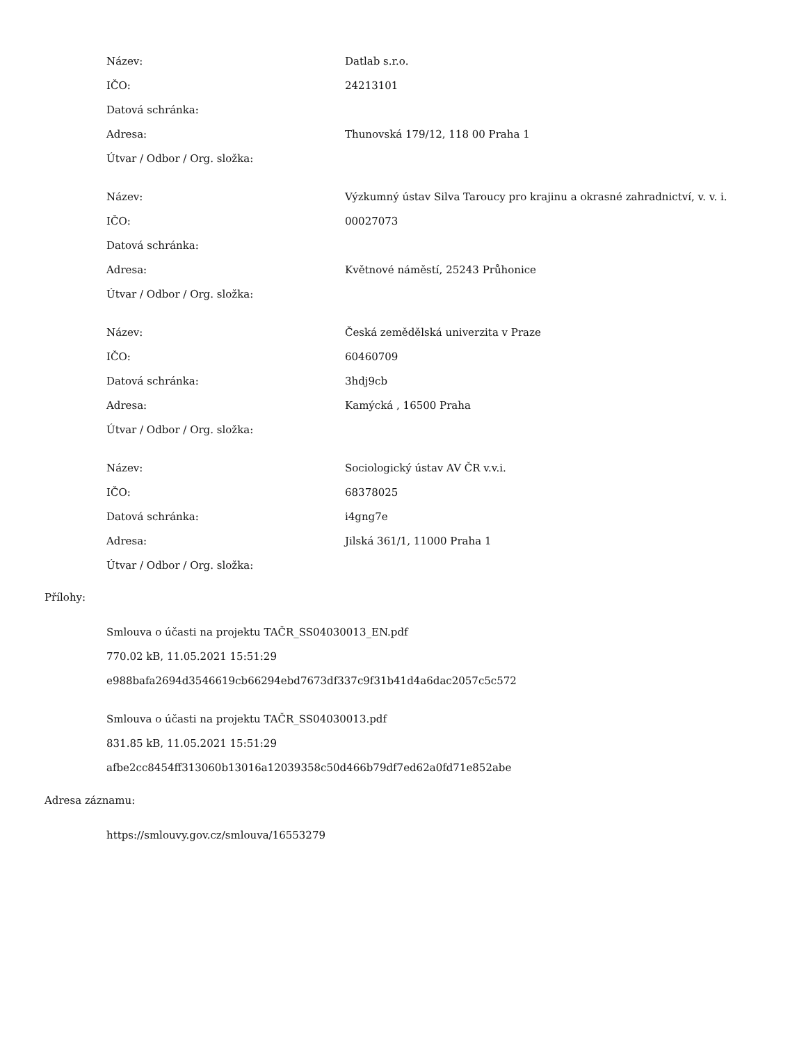| Název: | Datlab s.r.o. |
| IČO: | 24213101 |
| Datová schránka: | |
| Adresa: | Thunovská 179/12, 118 00 Praha 1 |
| Útvar / Odbor / Org. složka: | |
| Název: | Výzkumný ústav Silva Taroucy pro krajinu a okrasné zahradnictví, v. v. i. |
| IČO: | 00027073 |
| Datová schránka: | |
| Adresa: | Květnové náměstí, 25243 Průhonice |
| Útvar / Odbor / Org. složka: | |
| Název: | Česká zemědělská univerzita v Praze |
| IČO: | 60460709 |
| Datová schránka: | 3hdj9cb |
| Adresa: | Kamýcká , 16500 Praha |
| Útvar / Odbor / Org. složka: | |
| Název: | Sociologický ústav AV ČR v.v.i. |
| IČO: | 68378025 |
| Datová schránka: | i4gng7e |
| Adresa: | Jilská 361/1, 11000 Praha 1 |
| Útvar / Odbor / Org. složka: | |
Přílohy:
Smlouva o účasti na projektu TAČR_SS04030013_EN.pdf
770.02 kB, 11.05.2021 15:51:29
e988bafa2694d3546619cb66294ebd7673df337c9f31b41d4a6dac2057c5c572
Smlouva o účasti na projektu TAČR_SS04030013.pdf
831.85 kB, 11.05.2021 15:51:29
afbe2cc8454ff313060b13016a12039358c50d466b79df7ed62a0fd71e852abe
Adresa záznamu:
https://smlouvy.gov.cz/smlouva/16553279